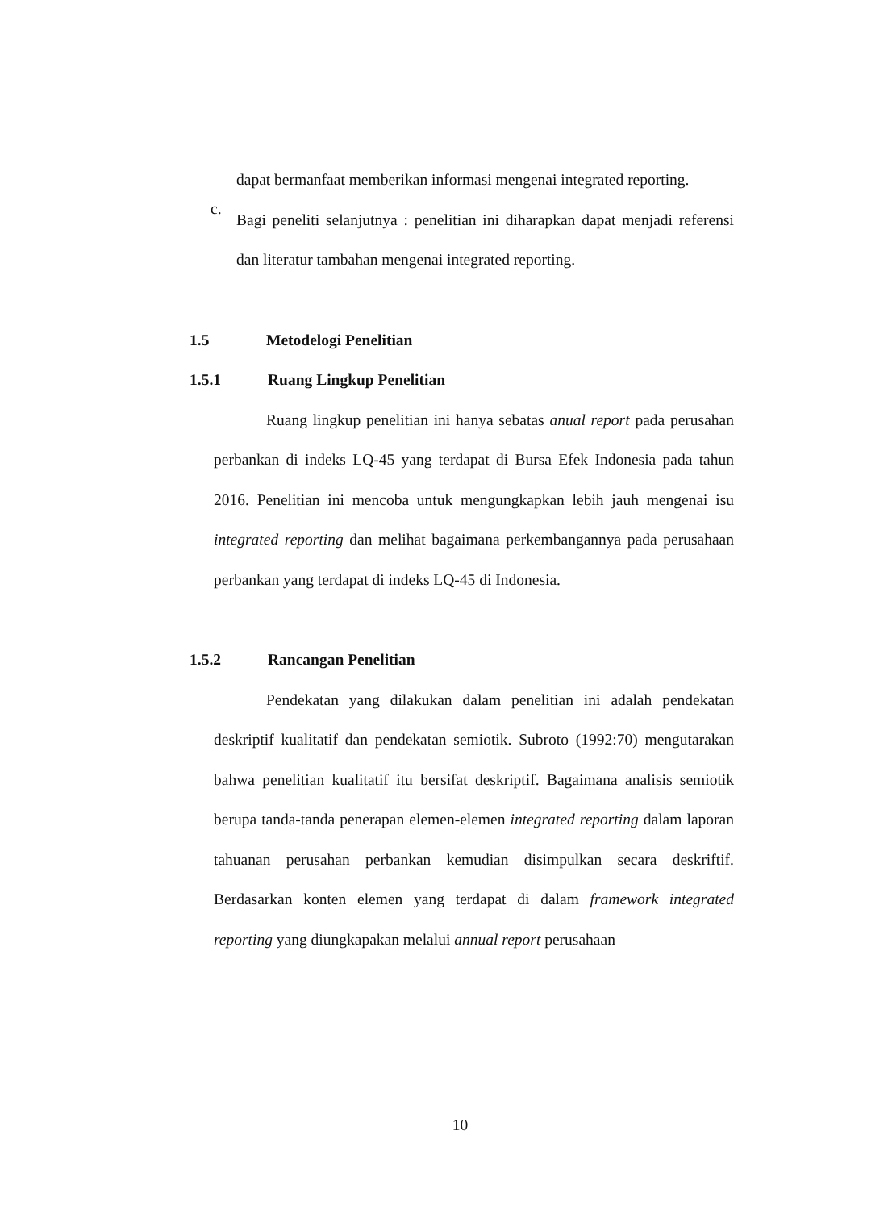dapat bermanfaat memberikan informasi mengenai integrated reporting.
c.
Bagi peneliti selanjutnya : penelitian ini diharapkan dapat menjadi referensi dan literatur tambahan mengenai integrated reporting.
1.5 Metodelogi Penelitian
1.5.1 Ruang Lingkup Penelitian
Ruang lingkup penelitian ini hanya sebatas anual report pada perusahan perbankan di indeks LQ-45 yang terdapat di Bursa Efek Indonesia pada tahun 2016. Penelitian ini mencoba untuk mengungkapkan lebih jauh mengenai isu integrated reporting dan melihat bagaimana perkembangannya pada perusahaan perbankan yang terdapat di indeks LQ-45 di Indonesia.
1.5.2 Rancangan Penelitian
Pendekatan yang dilakukan dalam penelitian ini adalah pendekatan deskriptif kualitatif dan pendekatan semiotik. Subroto (1992:70) mengutarakan bahwa penelitian kualitatif itu bersifat deskriptif. Bagaimana analisis semiotik berupa tanda-tanda penerapan elemen-elemen integrated reporting dalam laporan tahuanan perusahan perbankan kemudian disimpulkan secara deskriftif. Berdasarkan konten elemen yang terdapat di dalam framework integrated reporting yang diungkapakan melalui annual report perusahaan
10